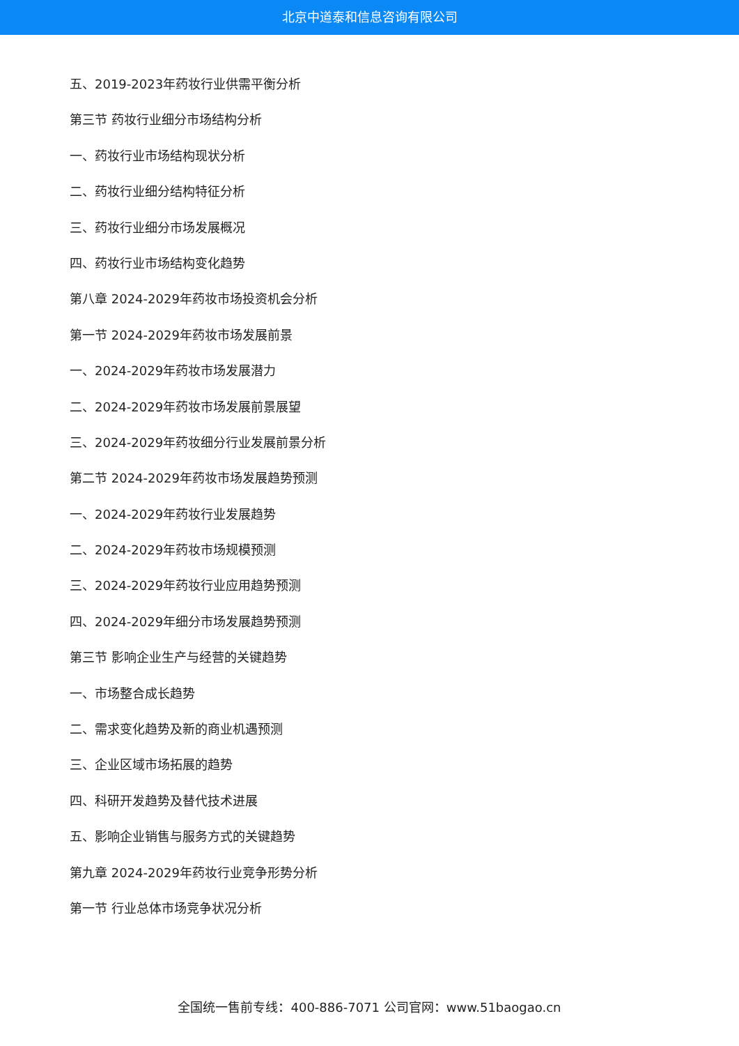北京中道泰和信息咨询有限公司
五、2019-2023年药妆行业供需平衡分析
第三节 药妆行业细分市场结构分析
一、药妆行业市场结构现状分析
二、药妆行业细分结构特征分析
三、药妆行业细分市场发展概况
四、药妆行业市场结构变化趋势
第八章 2024-2029年药妆市场投资机会分析
第一节 2024-2029年药妆市场发展前景
一、2024-2029年药妆市场发展潜力
二、2024-2029年药妆市场发展前景展望
三、2024-2029年药妆细分行业发展前景分析
第二节 2024-2029年药妆市场发展趋势预测
一、2024-2029年药妆行业发展趋势
二、2024-2029年药妆市场规模预测
三、2024-2029年药妆行业应用趋势预测
四、2024-2029年细分市场发展趋势预测
第三节 影响企业生产与经营的关键趋势
一、市场整合成长趋势
二、需求变化趋势及新的商业机遇预测
三、企业区域市场拓展的趋势
四、科研开发趋势及替代技术进展
五、影响企业销售与服务方式的关键趋势
第九章 2024-2029年药妆行业竞争形势分析
第一节 行业总体市场竞争状况分析
全国统一售前专线：400-886-7071 公司官网：www.51baogao.cn